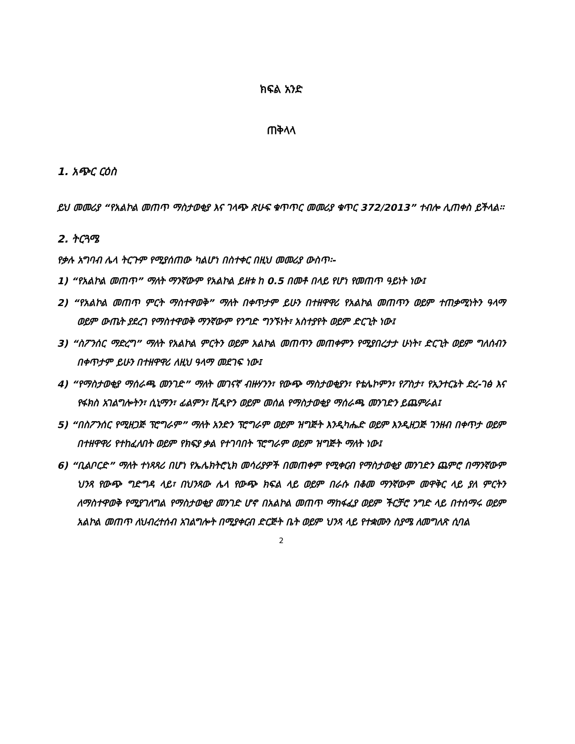ክፍል አንድ
ጠቅላላ
1. አጭር ርዕስ
ይህ መመሪያ “የአልኮል መጠጥ ማስታወቂያ እና ገላጭ ጽሁፍ ቁጥጥር መመሪያ ቁጥር 372/2013” ተብሎ ሊጠቀስ ይችላል፡፡
2. ትርጓሜ
የቃሉ አግባብ ሌላ ትርጉም የሚያሰጠው ካልሆነ በስተቀር በዚህ መመሪያ ውስጥ፡-
1) “የአልኮል መጠጥ” ማለት ማንኛውም የአልኮል ይዘቱ ከ 0.5 በመቶ በላይ የሆነ የመጠጥ ዓይነት ነው፤
2) “የአልኮል መጠጥ ምርት ማስተዋወቅ” ማለት በቀጥታም ይሁን በተዘዋዋሪ የአልኮል መጠጥን ወይም ተጠቃሚነትን ዓላማ ወይም ውጤት ያደረገ የማስተዋወቅ ማንኛውም የንግድ ግንኙነት፣ አስተያየት ወይም ድርጊት ነው፤
3) “ስፖንሰር ማድረግ” ማለት የአልኮል ምርትን ወይም አልኮል መጠጥን መጠቀምን የሚያበረታታ ሁነት፣ ድርጊት ወይም ግለሰብን በቀጥታም ይሁን በተዘዋዋሪ ለዚህ ዓላማ መደገፍ ነው፤
4) “የማስታወቂያ ማሰራጫ መንገድ” ማለት መገናኛ ብዙሃንን፣ የውጭ ማስታወቂያን፣ የቴሌኮምን፣ የፖስታ፣ የኢንተርኔት ድረ-ገፅ እና የፋክስ አገልግሎትን፣ ሲኒማን፣ ፊልምን፣ ቪዲዮን ወይም መሰል የማስታወቂያ ማሰራጫ መንገድን ይጨምራል፤
5) “በስፖንሰር የሚዘጋጅ ፕሮግራም” ማለት አንድን ፕሮግራም ወይም ዝግጅት እንዲካሔድ ወይም እንዲዘጋጅ ገንዘብ በቀጥታ ወይም በተዘዋዋሪ የተከፈለበት ወይም የክፍያ ቃል የተገባበት ፕሮግራም ወይም ዝግጅት ማለት ነው፤
6) “ቢልቦርድ” ማለት ተነጻጻሪ በሆነ የኤሌክትሮኒክ መሳሪያዎች በመጠቀም የሚቀርብ የማስታወቂያ መንገድን ጨምሮ በማንኛውም ህንጻ የውጭ ግድግዳ ላይ፣ በህንጻው ሌላ የውጭ ክፍል ላይ ወይም በራሱ በቆመ ማንኛውም መዋቅር ላይ ያለ ምርትን ለማስተዋወቅ የሚያገለግል የማስታወቂያ መንገድ ሆኖ በአልኮል መጠጥ ማከፋፈያ ወይም ችርቻሮ ንግድ ላይ በተሰማሩ ወይም አልኮል መጠጥ ለህብረተሰብ አገልግሎት በሚያቀርብ ድርጅት ቤት ወይም ህንጻ ላይ የተቋሙን ስያሜ ለመግለጽ ሲባል
2